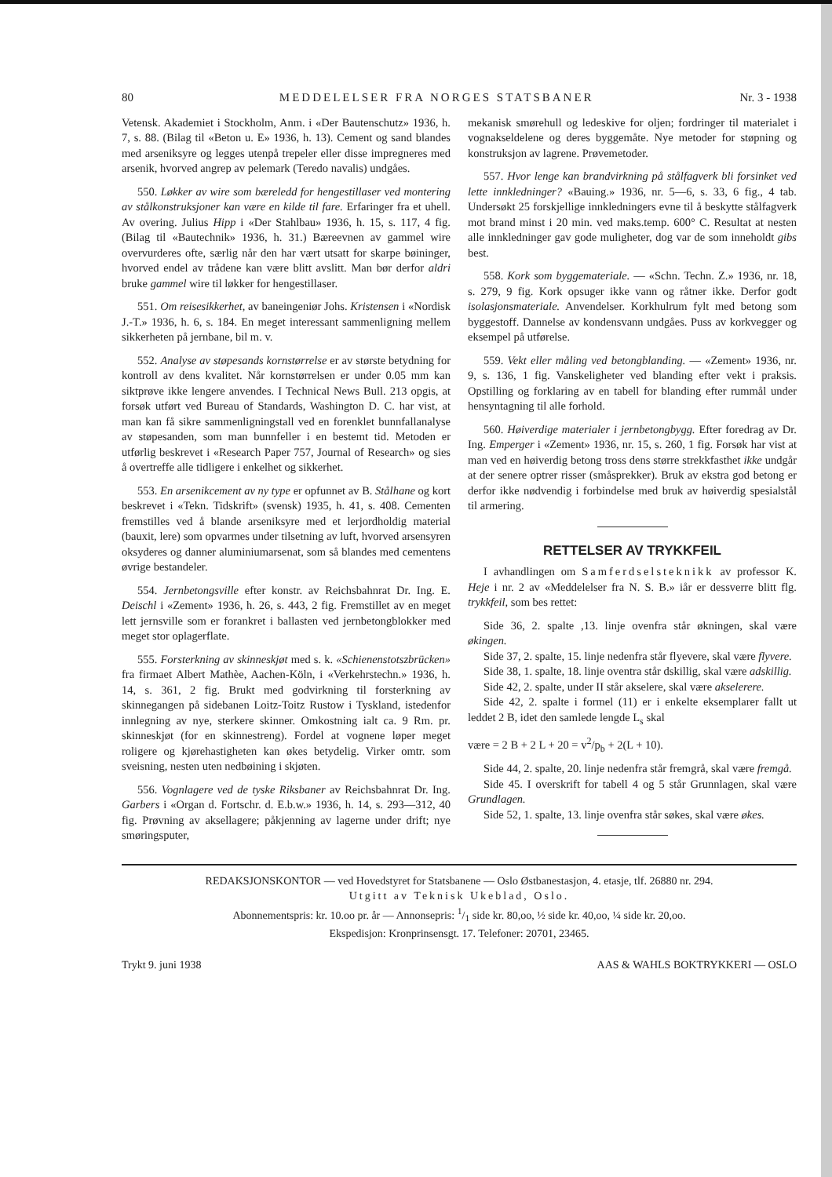80 MEDDELELSER FRA NORGES STATSBANER Nr. 3 - 1938
Vetensk. Akademiet i Stockholm, Anm. i «Der Bautenschutz» 1936, h. 7, s. 88. (Bilag til «Beton u. E» 1936, h. 13). Cement og sand blandes med arseniksyre og legges utenpå trepeler eller disse impregneres med arsenik, hvorved angrep av pelemark (Teredo navalis) undgåes.
550. Løkker av wire som bæreledd for hengestillaser ved montering av stålkonstruksjoner kan være en kilde til fare. Erfaringer fra et uhell. Av overing. Julius Hipp i «Der Stahlbau» 1936, h. 15, s. 117, 4 fig. (Bilag til «Bautechnik» 1936, h. 31.) Bæreevnen av gammel wire overvurderes ofte, særlig når den har vært utsatt for skarpe bøininger, hvorved endel av trådene kan være blitt avslitt. Man bør derfor aldri bruke gammel wire til løkker for hengestillaser.
551. Om reisesikkerhet, av baneingeniør Johs. Kristensen i «Nordisk J.-T.» 1936, h. 6, s. 184. En meget interessant sammenligning mellem sikkerheten på jernbane, bil m. v.
552. Analyse av støpesands kornstørrelse er av største betydning for kontroll av dens kvalitet. Når kornstørrelsen er under 0.05 mm kan siktprøve ikke lengere anvendes. I Technical News Bull. 213 opgis, at forsøk utført ved Bureau of Standards, Washington D. C. har vist, at man kan få sikre sammenligningstall ved en forenklet bunnfallanalyse av støpesanden, som man bunnfeller i en bestemt tid. Metoden er utførlig beskrevet i «Research Paper 757, Journal of Research» og sies å overtreffe alle tidligere i enkelhet og sikkerhet.
553. En arsenikcement av ny type er opfunnet av B. Stålhane og kort beskrevet i «Tekn. Tidskrift» (svensk) 1935, h. 41, s. 408. Cementen fremstilles ved å blande arseniksyre med et lerjordholdig material (bauxit, lere) som opvarmes under tilsetning av luft, hvorved arsensyren oksyderes og danner aluminiumarsenat, som så blandes med cementens øvrige bestandeler.
554. Jernbetongsville efter konstr. av Reichsbahnrat Dr. Ing. E. Deischl i «Zement» 1936, h. 26, s. 443, 2 fig. Fremstillet av en meget lett jernsville som er forankret i ballasten ved jernbetongblokker med meget stor oplagerflate.
555. Forsterkning av skinneskjøt med s. k. «Schienenstotszbrücken» fra firmaet Albert Mathèe, Aachen-Köln, i «Verkehrstechn.» 1936, h. 14, s. 361, 2 fig. Brukt med godvirkning til forsterkning av skinnegangen på sidebanen Loitz-Toitz Rustow i Tyskland, istedenfor innlegning av nye, sterkere skinner. Omkostning ialt ca. 9 Rm. pr. skinneskjøt (for en skinnestreng). Fordel at vognene løper meget roligere og kjørehastigheten kan økes betydelig. Virker omtr. som sveisning, nesten uten nedbøining i skjøten.
556. Vognlagere ved de tyske Riksbaner av Reichsbahnrat Dr. Ing. Garbers i «Organ d. Fortschr. d. E.b.w.» 1936, h. 14, s. 293—312, 40 fig. Prøvning av aksellagere; påkjenning av lagerne under drift; nye smøringsputer,
mekanisk smørehull og ledeskive for oljen; fordringer til materialet i vognakseldelene og deres byggemåte. Nye metoder for støpning og konstruksjon av lagrene. Prøvemetoder.
557. Hvor lenge kan brandvirkning på stålfagverk bli forsinket ved lette innkledninger? «Bauing.» 1936, nr. 5—6, s. 33, 6 fig., 4 tab. Undersøkt 25 forskjellige innkledningers evne til å beskytte stålfagverk mot brand minst i 20 min. ved maks.temp. 600° C. Resultat at nesten alle innkledninger gav gode muligheter, dog var de som inneholdt gibs best.
558. Kork som byggemateriale. — «Schn. Techn. Z.» 1936, nr. 18, s. 279, 9 fig. Kork opsuger ikke vann og råtner ikke. Derfor godt isolasjonsmateriale. Anvendelser. Korkhulrum fylt med betong som byggestoff. Dannelse av kondensvann undgåes. Puss av korkvegger og eksempel på utførelse.
559. Vekt eller måling ved betongblanding. — «Zement» 1936, nr. 9, s. 136, 1 fig. Vanskeligheter ved blanding efter vekt i praksis. Opstilling og forklaring av en tabell for blanding efter rummål under hensyntagning til alle forhold.
560. Høiverdige materialer i jernbetongbygg. Efter foredrag av Dr. Ing. Emperger i «Zement» 1936, nr. 15, s. 260, 1 fig. Forsøk har vist at man ved en høiverdig betong tross dens større strekkfasthet ikke undgår at der senere optrer risser (småsprekker). Bruk av ekstra god betong er derfor ikke nødvendig i forbindelse med bruk av høiverdig spesialstål til armering.
RETTELSER AV TRYKKFEIL
I avhandlingen om Samferdselsteknikk av professor K. Heje i nr. 2 av «Meddelelser fra N. S. B.» iår er dessverre blitt flg. trykkfeil, som bes rettet:
Side 36, 2. spalte ,13. linje ovenfra står økningen, skal være økingen.
Side 37, 2. spalte, 15. linje nedenfra står flyevere, skal være flyvere.
Side 38, 1. spalte, 18. linje oventra står dskillig, skal være adskillig.
Side 42, 2. spalte, under II står akselere, skal være akselerere.
Side 42, 2. spalte i formel (11) er i enkelte eksemplarer fallt ut leddet 2 B, idet den samlede lengde L<sub>s</sub> skal
være = 2 B + 2 L + 20 = v<sup>2</sup>/p<sub>b</sub> + 2(L + 10).
Side 44, 2. spalte, 20. linje nedenfra står fremgrå, skal være fremgå.
Side 45. I overskrift for tabell 4 og 5 står Grunnlagen, skal være Grundlagen.
Side 52, 1. spalte, 13. linje ovenfra står søkes, skal være økes.
REDAKSJONSKONTOR — ved Hovedstyret for Statsbanene — Oslo Østbanestasjon, 4. etasje, tlf. 26880 nr. 294.
Utgitt av Teknisk Ukeblad, Oslo.
Abonnementspris: kr. 10.oo pr. år — Annonsepris: 1/1 side kr. 80,oo, ½ side kr. 40,oo, ¼ side kr. 20,oo.
Ekspedisjon: Kronprinsensgt. 17. Telefoner: 20701, 23465.
Trykt 9. juni 1938 AAS & WAHLS BOKTRYKKERI — OSLO